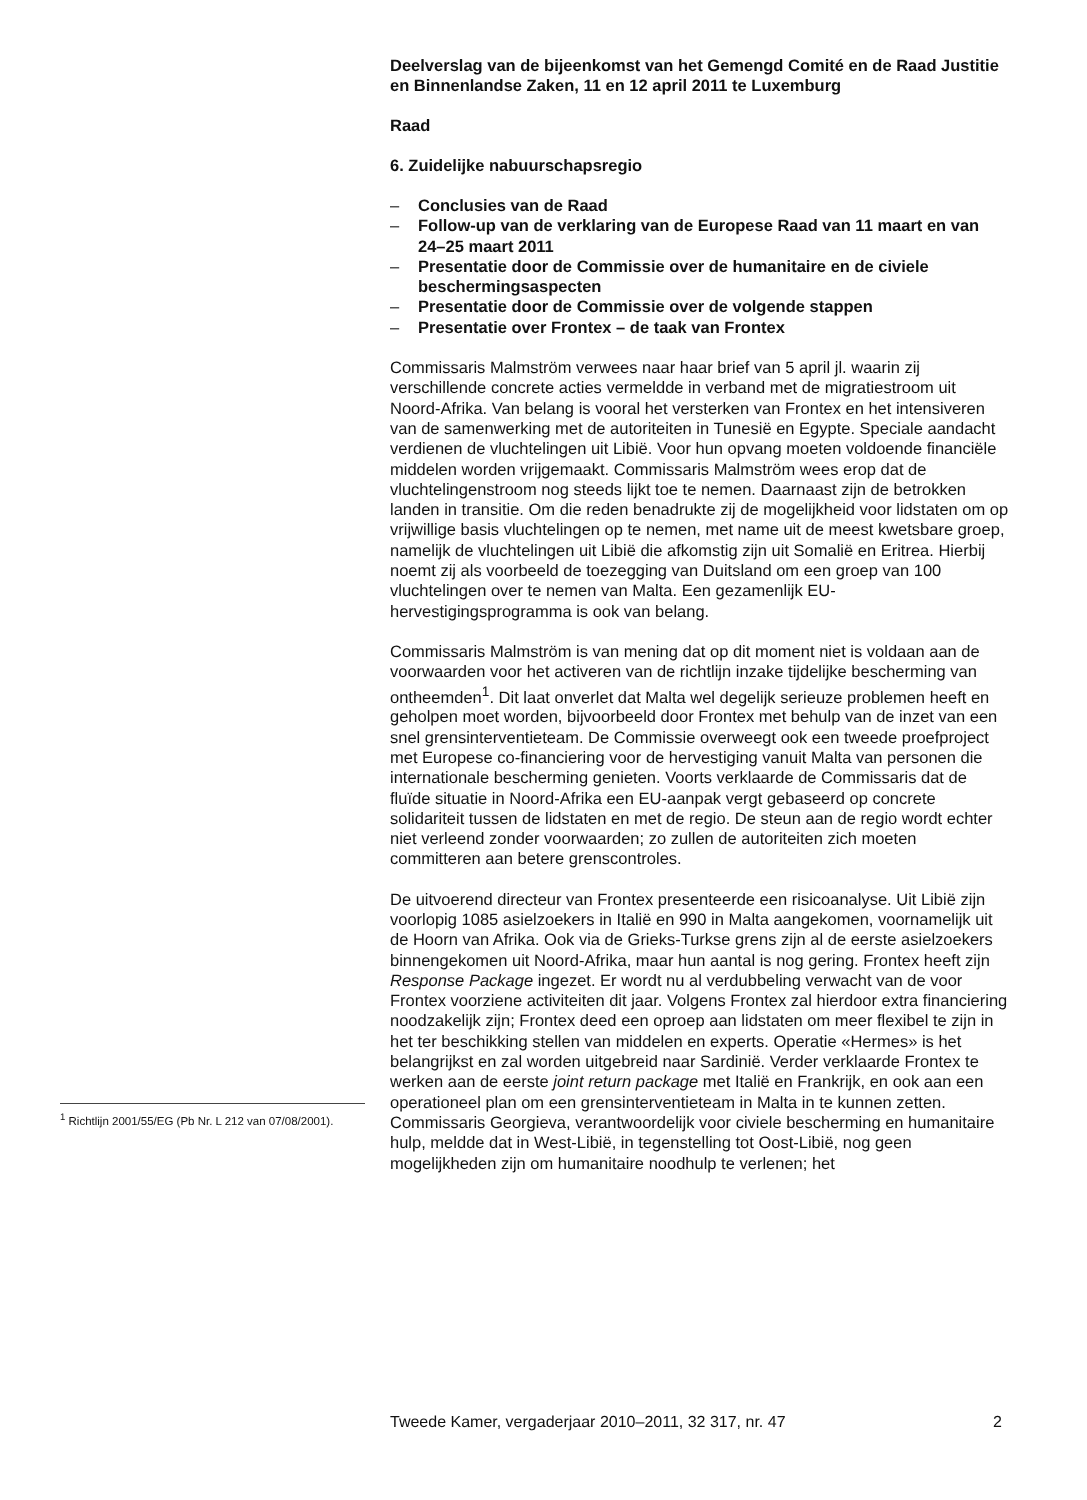Deelverslag van de bijeenkomst van het Gemengd Comité en de Raad Justitie en Binnenlandse Zaken, 11 en 12 april 2011 te Luxemburg
Raad
6. Zuidelijke nabuurschapsregio
– Conclusies van de Raad
– Follow-up van de verklaring van de Europese Raad van 11 maart en van 24–25 maart 2011
– Presentatie door de Commissie over de humanitaire en de civiele beschermingsaspecten
– Presentatie door de Commissie over de volgende stappen
– Presentatie over Frontex – de taak van Frontex
Commissaris Malmström verwees naar haar brief van 5 april jl. waarin zij verschillende concrete acties vermeldde in verband met de migratie­stroom uit Noord-Afrika. Van belang is vooral het versterken van Frontex en het intensiveren van de samenwerking met de autoriteiten in Tunesië en Egypte. Speciale aandacht verdienen de vluchtelingen uit Libië. Voor hun opvang moeten voldoende financiële middelen worden vrijgemaakt. Commissaris Malmström wees erop dat de vluchtelingenstroom nog steeds lijkt toe te nemen. Daarnaast zijn de betrokken landen in transitie. Om die reden benadrukte zij de mogelijkheid voor lidstaten om op vrijwillige basis vluchtelingen op te nemen, met name uit de meest kwetsbare groep, namelijk de vluchtelingen uit Libië die afkomstig zijn uit Somalië en Eritrea. Hierbij noemt zij als voorbeeld de toezegging van Duitsland om een groep van 100 vluchtelingen over te nemen van Malta. Een gezamenlijk EU-hervestigingsprogramma is ook van belang.
Commissaris Malmström is van mening dat op dit moment niet is voldaan aan de voorwaarden voor het activeren van de richtlijn inzake tijdelijke bescherming van ontheemden<sup>1</sup>. Dit laat onverlet dat Malta wel degelijk serieuze problemen heeft en geholpen moet worden, bijvoorbeeld door Frontex met behulp van de inzet van een snel grensinterventieteam. De Commissie overweegt ook een tweede proefproject met Europese co-financiering voor de hervestiging vanuit Malta van personen die internationale bescherming genieten. Voorts verklaarde de Commissaris dat de fluïde situatie in Noord-Afrika een EU-aanpak vergt gebaseerd op concrete solidariteit tussen de lidstaten en met de regio. De steun aan de regio wordt echter niet verleend zonder voorwaarden; zo zullen de autoriteiten zich moeten committeren aan betere grenscontroles.
De uitvoerend directeur van Frontex presenteerde een risicoanalyse. Uit Libië zijn voorlopig 1085 asielzoekers in Italië en 990 in Malta aange­komen, voornamelijk uit de Hoorn van Afrika. Ook via de Grieks-Turkse grens zijn al de eerste asielzoekers binnengekomen uit Noord-Afrika, maar hun aantal is nog gering. Frontex heeft zijn Response Package ingezet. Er wordt nu al verdubbeling verwacht van de voor Frontex voorziene activiteiten dit jaar. Volgens Frontex zal hierdoor extra financiering noodzakelijk zijn; Frontex deed een oproep aan lidstaten om meer flexibel te zijn in het ter beschikking stellen van middelen en experts. Operatie «Hermes» is het belangrijkst en zal worden uitgebreid naar Sardinië. Verder verklaarde Frontex te werken aan de eerste joint return package met Italië en Frankrijk, en ook aan een operationeel plan om een grensin­terventieteam in Malta in te kunnen zetten.
Commissaris Georgieva, verantwoordelijk voor civiele bescherming en humanitaire hulp, meldde dat in West-Libië, in tegenstelling tot Oost-Libië, nog geen mogelijkheden zijn om humanitaire noodhulp te verlenen; het
<sup>1</sup> Richtlijn 2001/55/EG (Pb Nr. L 212 van 07/08/2001).
Tweede Kamer, vergaderjaar 2010–2011, 32 317, nr. 47 2